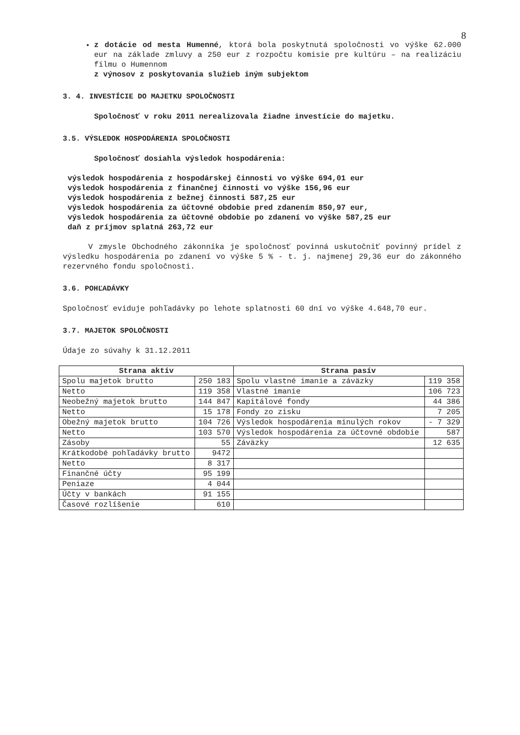8
z dotácie od mesta Humenné, ktorá bola poskytnutá spoločnosti vo výške 62.000 eur na základe zmluvy a 250 eur z rozpočtu komisie pre kultúru – na realizáciu filmu o Humennom
z výnosov z poskytovania služieb iným subjektom
3. 4. INVESTÍCIE DO MAJETKU SPOLOČNOSTI
Spoločnosť v roku 2011 nerealizovala žiadne investície do majetku.
3.5. VÝSLEDOK HOSPODÁRENIA SPOLOČNOSTI
Spoločnosť dosiahla výsledok hospodárenia:
výsledok hospodárenia z hospodárskej činnosti vo výške 694,01 eur
výsledok hospodárenia z finančnej činnosti vo výške 156,96 eur
výsledok hospodárenia z bežnej činnosti 587,25 eur
výsledok hospodárenia za účtovné obdobie pred zdanením 850,97 eur,
výsledok hospodárenia za účtovné obdobie po zdanení vo výške 587,25 eur
daň z príjmov splatná 263,72 eur
V zmysle Obchodného zákonníka je spoločnosť povinná uskutočniť povinný prídel z výsledku hospodárenia po zdanení vo výške 5 % - t. j. najmenej 29,36 eur do zákonného rezervného fondu spoločnosti.
3.6. POHĽADÁVKY
Spoločnosť eviduje pohľadávky po lehote splatnosti 60 dní vo výške 4.648,70 eur.
3.7. MAJETOK SPOLOČNOSTI
Údaje zo súvahy k 31.12.2011
| Strana aktív | | Strana pasív | |
| --- | --- | --- | --- |
| Spolu majetok brutto | 250 183 | Spolu vlastné imanie a záväzky | 119 358 |
| Netto | 119 358 | Vlastné imanie | 106 723 |
| Neobežný majetok brutto | 144 847 | Kapitálové fondy | 44 386 |
| Netto | 15 178 | Fondy zo zisku | 7 205 |
| Obežný majetok brutto | 104 726 | Výsledok hospodárenia minulých rokov | - 7 329 |
| Netto | 103 570 | Výsledok hospodárenia za účtovné obdobie | 587 |
| Zásoby | 55 | Záväzky | 12 635 |
| Krátkodobé pohľadávky brutto | 9472 | | |
| Netto | 8 317 | | |
| Finančné účty | 95 199 | | |
| Peniaze | 4 044 | | |
| Účty v bankách | 91 155 | | |
| Časové rozlíšenie | 610 | | |